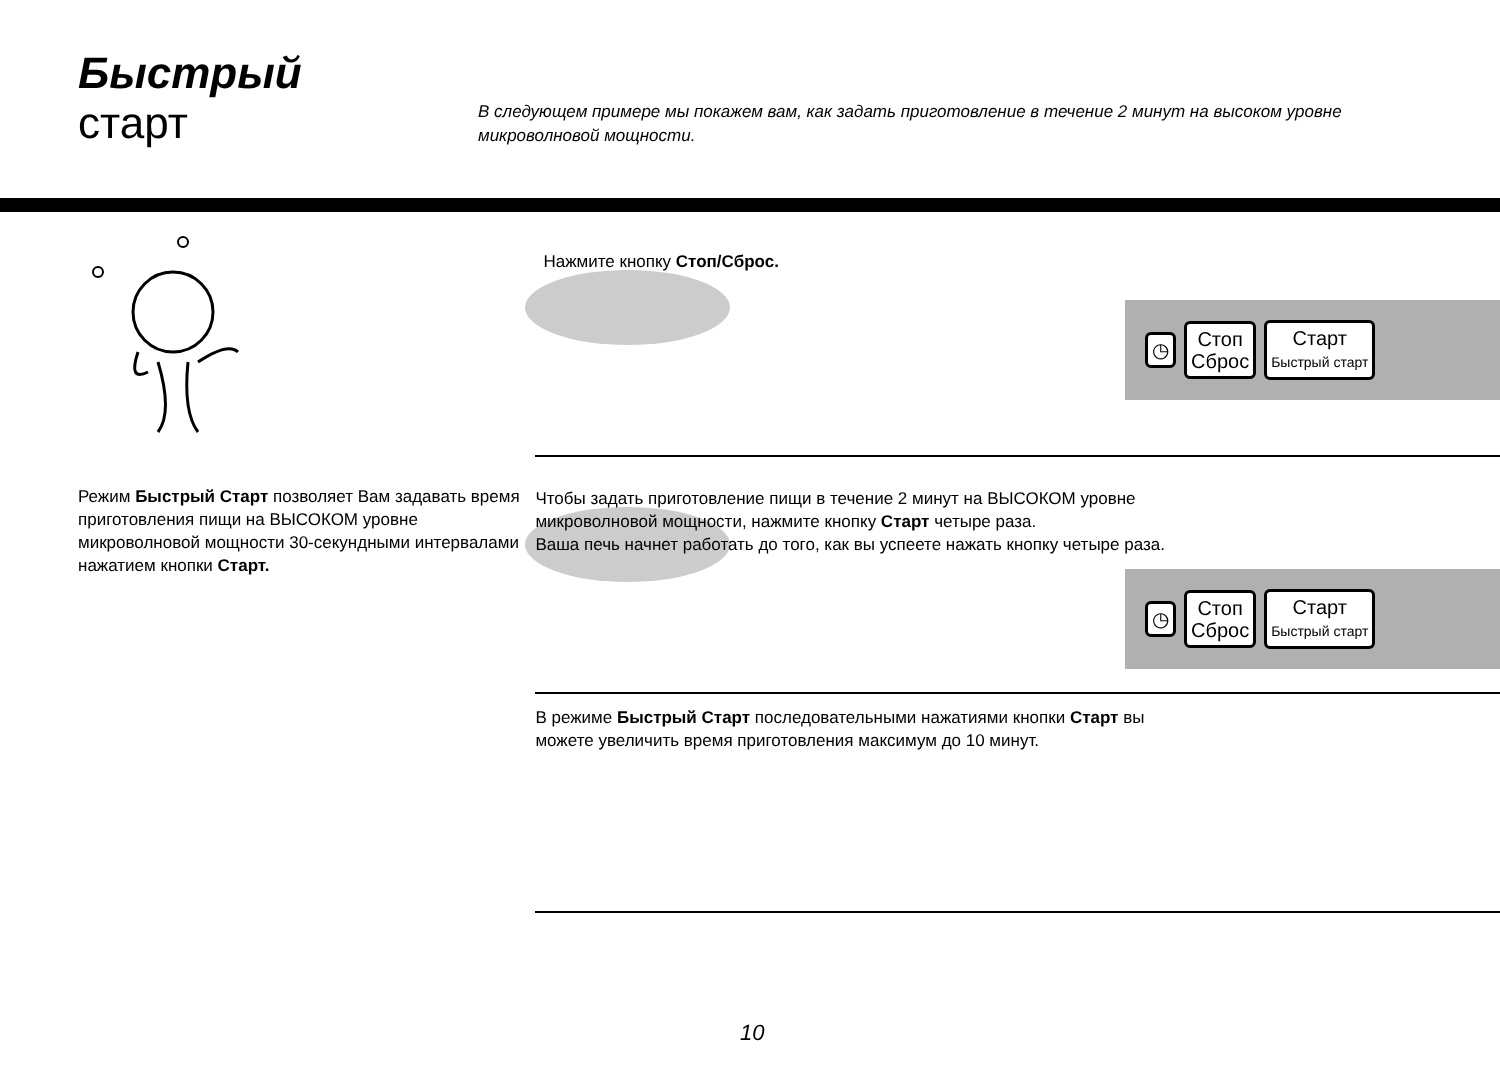Быстрый
старт
В следующем примере мы покажем вам, как задать приготовление в течение 2 минут на высоком уровне микроволновой мощности.
Режим Быстрый Старт позволяет Вам задавать время приготовления пищи на ВЫСОКОМ уровне микроволновой мощности 30-секундными интервалами нажатием кнопки Старт.
Нажмите кнопку Стоп/Сброс.
◷
Стоп
Сброс
Старт
Быстрый старт
Чтобы задать приготовление пищи в течение 2 минут на ВЫСОКОМ уровне микроволновой мощности, нажмите кнопку Старт четыре раза.
Ваша печь начнет работать до того, как вы успеете нажать кнопку четыре раза.
◷
Стоп
Сброс
Старт
Быстрый старт
В режиме Быстрый Старт последовательными нажатиями кнопки Старт вы можете увеличить время приготовления максимум до 10 минут.
10